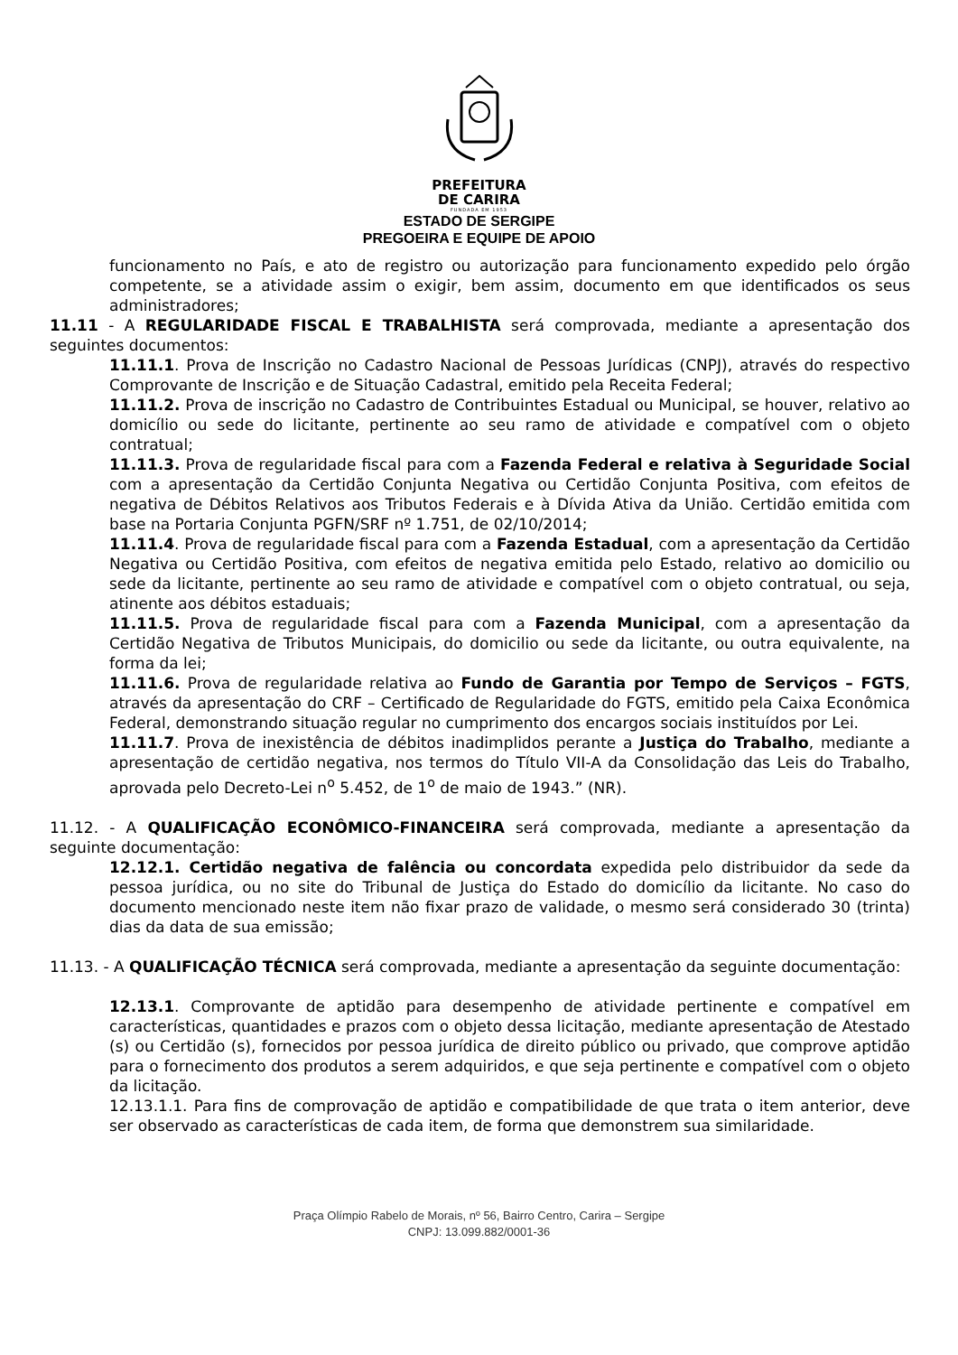PREFEITURA
DE CARIRA
FUNDADA EM 1953
ESTADO DE SERGIPE
PREGOEIRA E EQUIPE DE APOIO
funcionamento no País, e ato de registro ou autorização para funcionamento expedido pelo órgão competente, se a atividade assim o exigir, bem assim, documento em que identificados os seus administradores;
11.11 - A REGULARIDADE FISCAL E TRABALHISTA será comprovada, mediante a apresentação dos seguintes documentos:
11.11.1. Prova de Inscrição no Cadastro Nacional de Pessoas Jurídicas (CNPJ), através do respectivo Comprovante de Inscrição e de Situação Cadastral, emitido pela Receita Federal;
11.11.2. Prova de inscrição no Cadastro de Contribuintes Estadual ou Municipal, se houver, relativo ao domicílio ou sede do licitante, pertinente ao seu ramo de atividade e compatível com o objeto contratual;
11.11.3. Prova de regularidade fiscal para com a Fazenda Federal e relativa à Seguridade Social com a apresentação da Certidão Conjunta Negativa ou Certidão Conjunta Positiva, com efeitos de negativa de Débitos Relativos aos Tributos Federais e à Dívida Ativa da União. Certidão emitida com base na Portaria Conjunta PGFN/SRF nº 1.751, de 02/10/2014;
11.11.4. Prova de regularidade fiscal para com a Fazenda Estadual, com a apresentação da Certidão Negativa ou Certidão Positiva, com efeitos de negativa emitida pelo Estado, relativo ao domicilio ou sede da licitante, pertinente ao seu ramo de atividade e compatível com o objeto contratual, ou seja, atinente aos débitos estaduais;
11.11.5. Prova de regularidade fiscal para com a Fazenda Municipal, com a apresentação da Certidão Negativa de Tributos Municipais, do domicilio ou sede da licitante, ou outra equivalente, na forma da lei;
11.11.6. Prova de regularidade relativa ao Fundo de Garantia por Tempo de Serviços – FGTS, através da apresentação do CRF – Certificado de Regularidade do FGTS, emitido pela Caixa Econômica Federal, demonstrando situação regular no cumprimento dos encargos sociais instituídos por Lei.
11.11.7. Prova de inexistência de débitos inadimplidos perante a Justiça do Trabalho, mediante a apresentação de certidão negativa, nos termos do Título VII-A da Consolidação das Leis do Trabalho, aprovada pelo Decreto-Lei n<sup>o</sup> 5.452, de 1<sup>o</sup> de maio de 1943.” (NR).
11.12. - A QUALIFICAÇÃO ECONÔMICO-FINANCEIRA será comprovada, mediante a apresentação da seguinte documentação:
12.12.1. Certidão negativa de falência ou concordata expedida pelo distribuidor da sede da pessoa jurídica, ou no site do Tribunal de Justiça do Estado do domicílio da licitante. No caso do documento mencionado neste item não fixar prazo de validade, o mesmo será considerado 30 (trinta) dias da data de sua emissão;
11.13. - A QUALIFICAÇÃO TÉCNICA será comprovada, mediante a apresentação da seguinte documentação:
12.13.1. Comprovante de aptidão para desempenho de atividade pertinente e compatível em características, quantidades e prazos com o objeto dessa licitação, mediante apresentação de Atestado (s) ou Certidão (s), fornecidos por pessoa jurídica de direito público ou privado, que comprove aptidão para o fornecimento dos produtos a serem adquiridos, e que seja pertinente e compatível com o objeto da licitação.
12.13.1.1. Para fins de comprovação de aptidão e compatibilidade de que trata o item anterior, deve ser observado as características de cada item, de forma que demonstrem sua similaridade.
Praça Olímpio Rabelo de Morais, nº 56, Bairro Centro, Carira – Sergipe
CNPJ: 13.099.882/0001-36